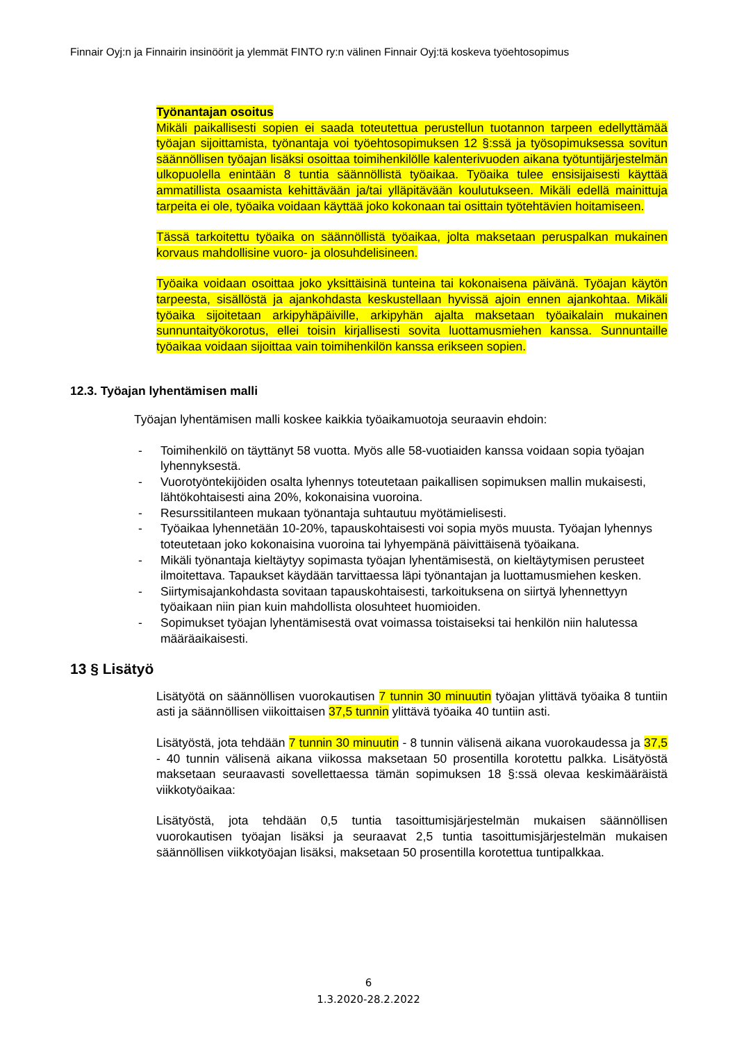Finnair Oyj:n ja Finnairin insinöörit ja ylemmät FINTO ry:n välinen Finnair Oyj:tä koskeva työehtosopimus
Työnantajan osoitus
Mikäli paikallisesti sopien ei saada toteutettua perustellun tuotannon tarpeen edellyttämää työajan sijoittamista, työnantaja voi työehtosopimuksen 12 §:ssä ja työsopimuksessa sovitun säännöllisen työajan lisäksi osoittaa toimihenkilölle kalenterivuoden aikana työtuntijärjestelmän ulkopuolella enintään 8 tuntia säännöllistä työaikaa. Työaika tulee ensisijaisesti käyttää ammatillista osaamista kehittävään ja/tai ylläpitävään koulutukseen. Mikäli edellä mainittuja tarpeita ei ole, työaika voidaan käyttää joko kokonaan tai osittain työtehtävien hoitamiseen.
Tässä tarkoitettu työaika on säännöllistä työaikaa, jolta maksetaan peruspalkan mukainen korvaus mahdollisine vuoro- ja olosuhdelisineen.
Työaika voidaan osoittaa joko yksittäisinä tunteina tai kokonaisena päivänä. Työajan käytön tarpeesta, sisällöstä ja ajankohdasta keskustellaan hyvissä ajoin ennen ajankohtaa. Mikäli työaika sijoitetaan arkipyhäpäiville, arkipyhän ajalta maksetaan työaikalain mukainen sunnuntaityökorotus, ellei toisin kirjallisesti sovita luottamusmiehen kanssa. Sunnuntaille työaikaa voidaan sijoittaa vain toimihenkilön kanssa erikseen sopien.
12.3. Työajan lyhentämisen malli
Työajan lyhentämisen malli koskee kaikkia työaikamuotoja seuraavin ehdoin:
- Toimihenkilö on täyttänyt 58 vuotta. Myös alle 58-vuotiaiden kanssa voidaan sopia työajan lyhennyksestä.
- Vuorotyöntekijöiden osalta lyhennys toteutetaan paikallisen sopimuksen mallin mukaisesti, lähtökohtaisesti aina 20%, kokonaisina vuoroina.
- Resurssitilanteen mukaan työnantaja suhtautuu myötämielisesti.
- Työaikaa lyhennetään 10-20%, tapauskohtaisesti voi sopia myös muusta. Työajan lyhennys toteutetaan joko kokonaisina vuoroina tai lyhyempänä päivittäisenä työaikana.
- Mikäli työnantaja kieltäytyy sopimasta työajan lyhentämisestä, on kieltäytymisen perusteet ilmoitettava. Tapaukset käydään tarvittaessa läpi työnantajan ja luottamusmiehen kesken.
- Siirtymisajankohdasta sovitaan tapauskohtaisesti, tarkoituksena on siirtyä lyhennettyyn työaikaan niin pian kuin mahdollista olosuhteet huomioiden.
- Sopimukset työajan lyhentämisestä ovat voimassa toistaiseksi tai henkilön niin halutessa määräaikaisesti.
13 § Lisätyö
Lisätyötä on säännöllisen vuorokautisen 7 tunnin 30 minuutin työajan ylittävä työaika 8 tuntiin asti ja säännöllisen viikoittaisen 37,5 tunnin ylittävä työaika 40 tuntiin asti.
Lisätyöstä, jota tehdään 7 tunnin 30 minuutin - 8 tunnin välisenä aikana vuorokaudessa ja 37,5 - 40 tunnin välisenä aikana viikossa maksetaan 50 prosentilla korotettu palkka. Lisätyöstä maksetaan seuraavasti sovellettaessa tämän sopimuksen 18 §:ssä olevaa keskimääräistä viikkotyöaikaa:
Lisätyöstä, jota tehdään 0,5 tuntia tasoittumisjärjestelmän mukaisen säännöllisen vuorokautisen työajan lisäksi ja seuraavat 2,5 tuntia tasoittumisjärjestelmän mukaisen säännöllisen viikkotyöajan lisäksi, maksetaan 50 prosentilla korotettua tuntipalkkaa.
6
1.3.2020-28.2.2022